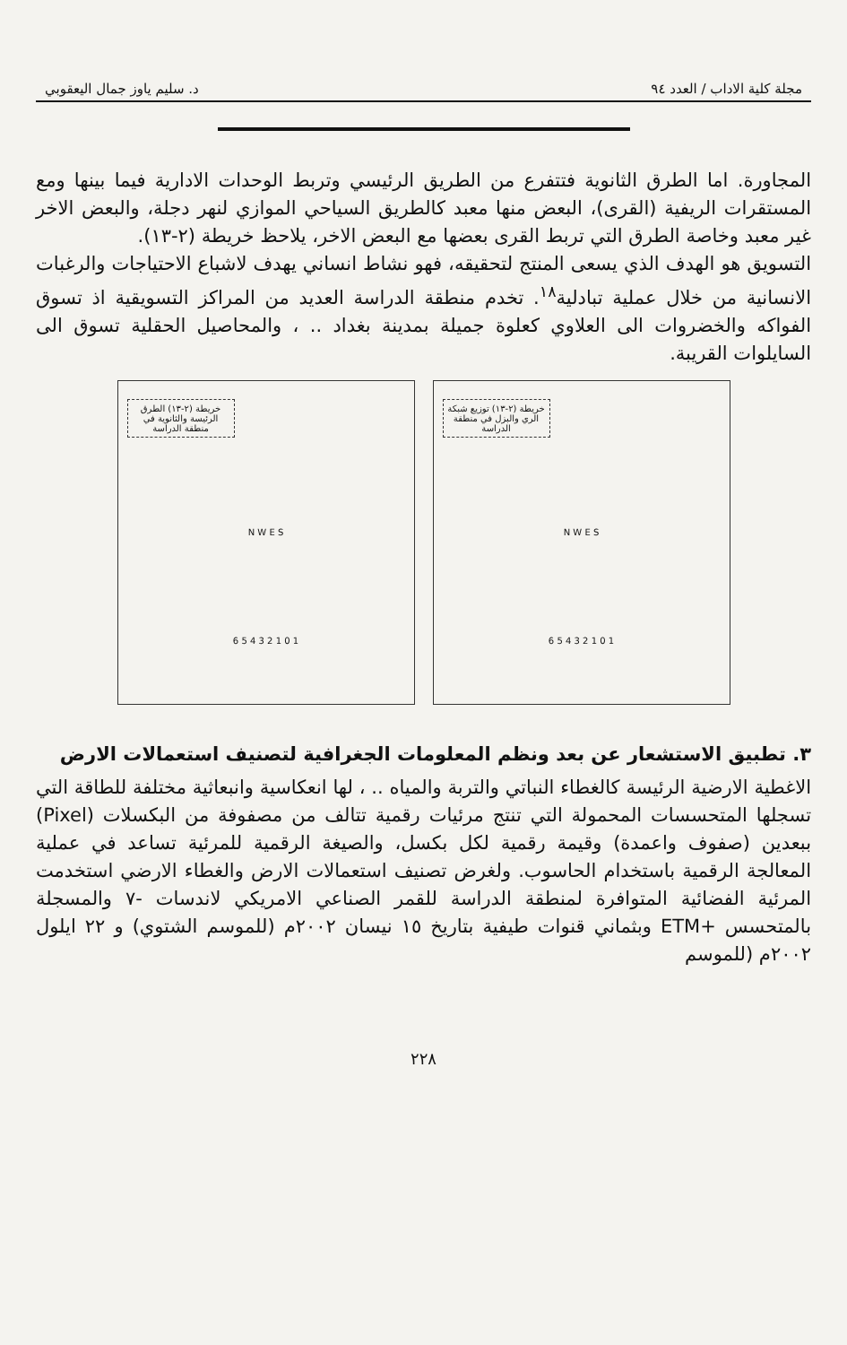مجلة كلية الاداب / العدد ٩٤ د. سليم ياوز جمال اليعقوبي
المجاورة. اما الطرق الثانوية فتتفرع من الطريق الرئيسي وتربط الوحدات الادارية فيما بينها ومع المستقرات الريفية (القرى)، البعض منها معبد كالطريق السياحي الموازي لنهر دجلة، والبعض الاخر غير معبد وخاصة الطرق التي تربط القرى بعضها مع البعض الاخر، يلاحظ خريطة (٢-١٣).
التسويق هو الهدف الذي يسعى المنتج لتحقيقه، فهو نشاط انساني يهدف لاشباع الاحتياجات والرغبات الانسانية من خلال عملية تبادلية<sup>١٨</sup>. تخدم منطقة الدراسة العديد من المراكز التسويقية اذ تسوق الفواكه والخضروات الى العلاوي كعلوة جميلة بمدينة بغداد .. ، والمحاصيل الحقلية تسوق الى السايلوات القريبة.
خريطة (٢-١٣) توزيع شبكة الري والبزل في منطقة الدراسة
N W E S
1 0 1 2 3 4 5 6
خريطة (٢-١٣) الطرق الرئيسة والثانوية في منطقة الدراسة
N W E S
1 0 1 2 3 4 5 6
٣. تطبيق الاستشعار عن بعد ونظم المعلومات الجغرافية لتصنيف استعمالات الارض
الاغطية الارضية الرئيسة كالغطاء النباتي والتربة والمياه .. ، لها انعكاسية وانبعاثية مختلفة للطاقة التي تسجلها المتحسسات المحمولة التي تنتج مرئيات رقمية تتالف من مصفوفة من البكسلات (Pixel) ببعدين (صفوف واعمدة) وقيمة رقمية لكل بكسل، والصيغة الرقمية للمرئية تساعد في عملية المعالجة الرقمية باستخدام الحاسوب. ولغرض تصنيف استعمالات الارض والغطاء الارضي استخدمت المرئية الفضائية المتوافرة لمنطقة الدراسة للقمر الصناعي الامريكي لاندسات -٧ والمسجلة بالمتحسس +ETM وبثماني قنوات طيفية بتاريخ ١٥ نيسان ٢٠٠٢م (للموسم الشتوي) و ٢٢ ايلول ٢٠٠٢م (للموسم
٢٢٨